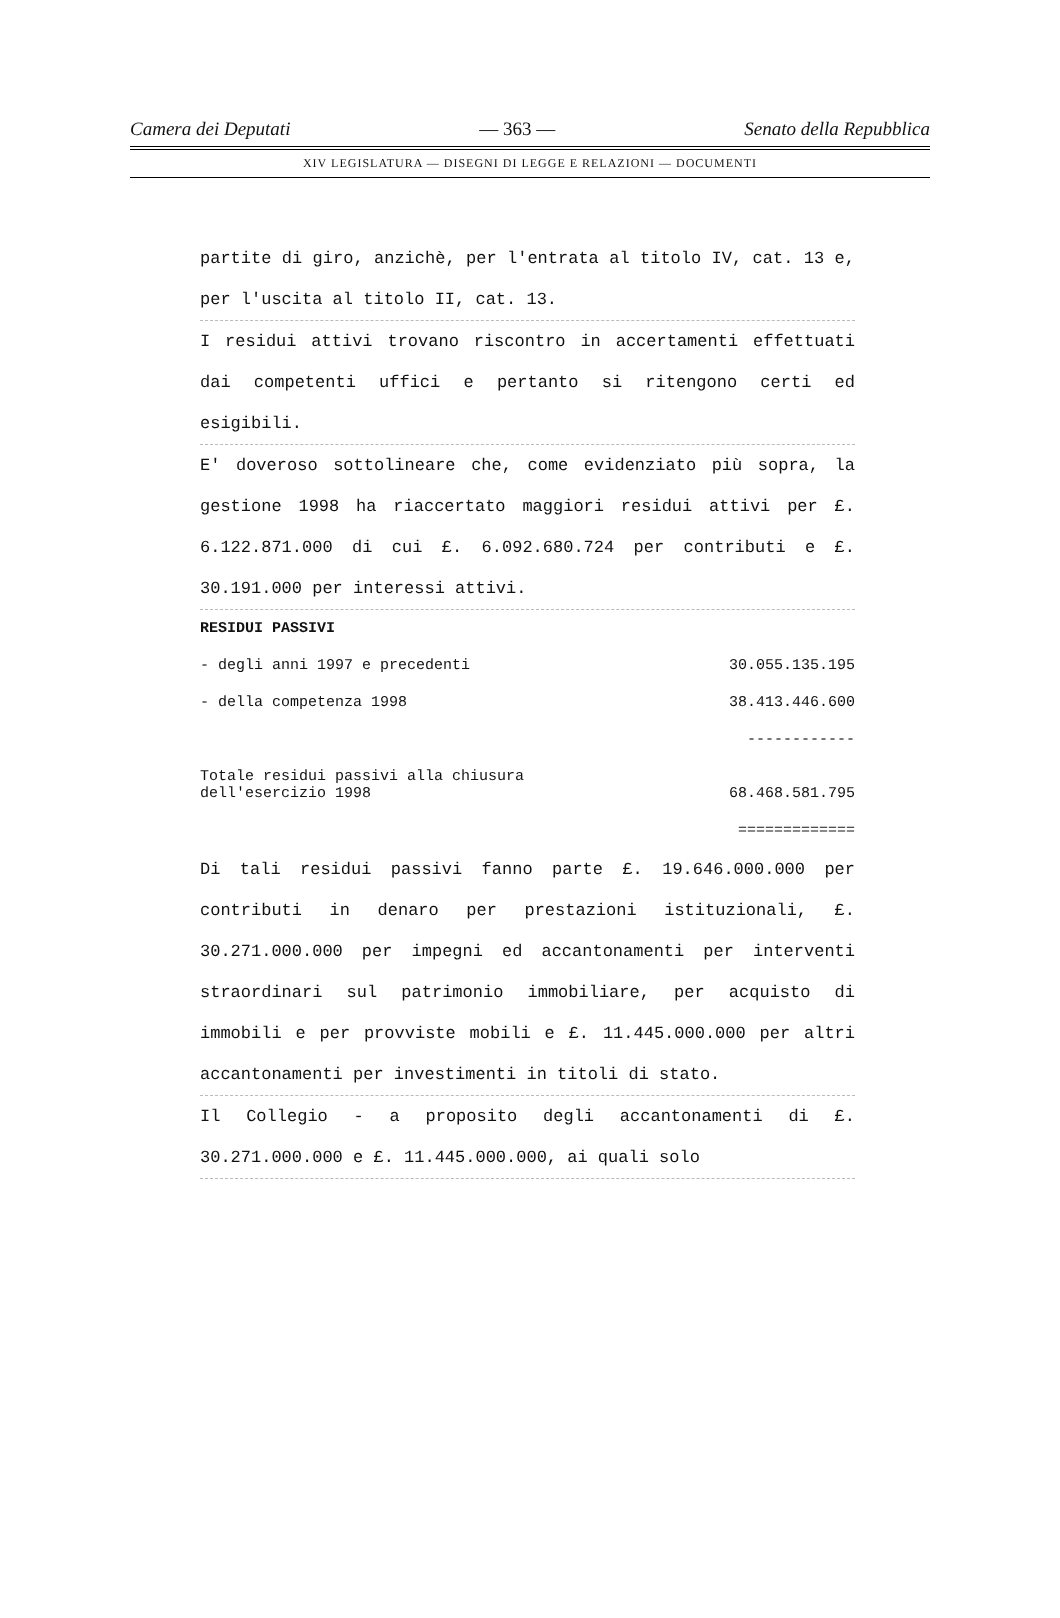Camera dei Deputati — 363 — Senato della Repubblica
XIV LEGISLATURA — DISEGNI DI LEGGE E RELAZIONI — DOCUMENTI
partite di giro, anzichè, per l'entrata al titolo IV, cat. 13 e, per l'uscita al titolo II, cat. 13.
I residui attivi trovano riscontro in accertamenti effettuati dai competenti uffici e pertanto si ritengono certi ed esigibili.
E' doveroso sottolineare che, come evidenziato più sopra, la gestione 1998 ha riaccertato maggiori residui attivi per £. 6.122.871.000 di cui £. 6.092.680.724 per contributi e £. 30.191.000 per interessi attivi.
RESIDUI PASSIVI
| - degli anni 1997 e precedenti | 30.055.135.195 |
| - della competenza 1998 | 38.413.446.600 |
| | ------------ |
| Totale residui passivi alla chiusura dell'esercizio 1998 | 68.468.581.795 |
| | ============= |
Di tali residui passivi fanno parte £. 19.646.000.000 per contributi in denaro per prestazioni istituzionali, £. 30.271.000.000 per impegni ed accantonamenti per interventi straordinari sul patrimonio immobiliare, per acquisto di immobili e per provviste mobili e £. 11.445.000.000 per altri accantonamenti per investimenti in titoli di stato.
Il Collegio - a proposito degli accantonamenti di £. 30.271.000.000 e £. 11.445.000.000, ai quali solo